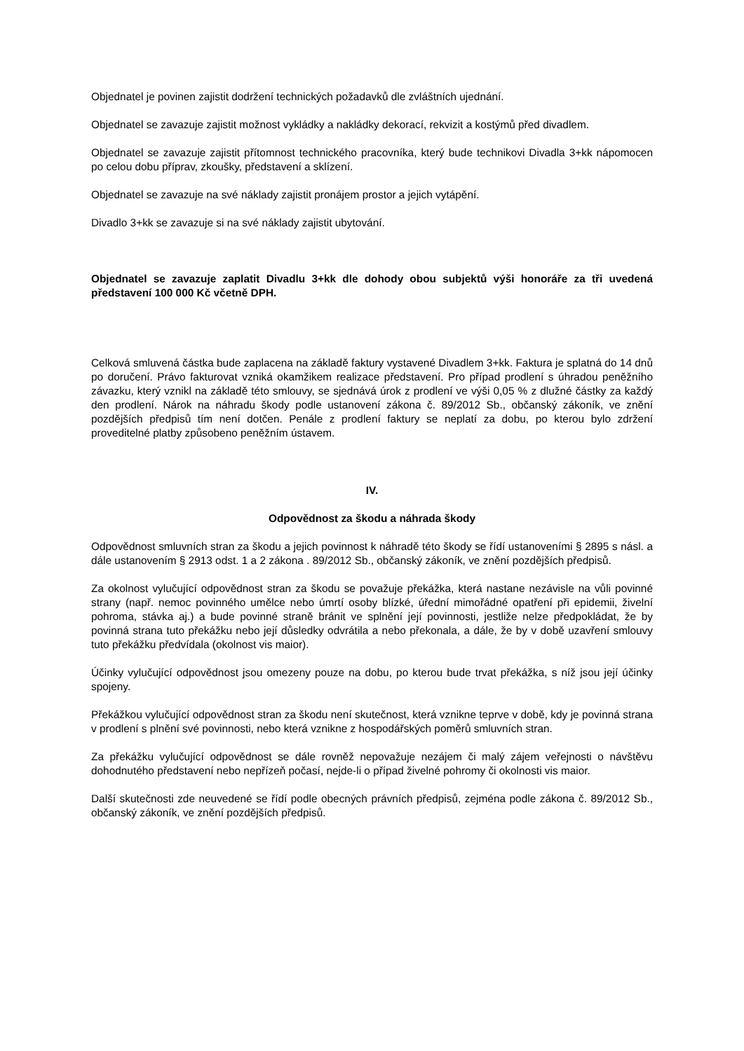Objednatel je povinen zajistit dodržení technických požadavků dle zvláštních ujednání.
Objednatel se zavazuje zajistit možnost vykládky a nakládky dekorací, rekvizit a kostýmů před divadlem.
Objednatel se zavazuje zajistit přítomnost technického pracovníka, který bude technikovi Divadla 3+kk nápomocen po celou dobu příprav, zkoušky, představení a sklízení.
Objednatel se zavazuje na své náklady zajistit pronájem prostor a jejich vytápění.
Divadlo 3+kk se zavazuje si na své náklady zajistit ubytování.
Objednatel se zavazuje zaplatit Divadlu 3+kk dle dohody obou subjektů výši honoráře za tři uvedená představení 100 000 Kč včetně DPH.
Celková smluvená částka bude zaplacena na základě faktury vystavené Divadlem 3+kk. Faktura je splatná do 14 dnů po doručení. Právo fakturovat vzniká okamžikem realizace představení. Pro případ prodlení s úhradou peněžního závazku, který vznikl na základě této smlouvy, se sjednává úrok z prodlení ve výši 0,05 % z dlužné částky za každý den prodlení. Nárok na náhradu škody podle ustanovení zákona č. 89/2012 Sb., občanský zákoník, ve znění pozdějších předpisů tím není dotčen. Penále z prodlení faktury se neplatí za dobu, po kterou bylo zdržení proveditelné platby způsobeno peněžním ústavem.
IV.
Odpovědnost za škodu a náhrada škody
Odpovědnost smluvních stran za škodu a jejich povinnost k náhradě této škody se řídí ustanoveními § 2895 s násl. a dále ustanovením § 2913 odst. 1 a 2 zákona . 89/2012 Sb., občanský zákoník, ve znění pozdějších předpisů.
Za okolnost vylučující odpovědnost stran za škodu se považuje překážka, která nastane nezávisle na vůli povinné strany (např. nemoc povinného umělce nebo úmrtí osoby blízké, úřední mimořádné opatření při epidemii, živelní pohroma, stávka aj.) a bude povinné straně bránit ve splnění její povinnosti, jestliže nelze předpokládat, že by povinná strana tuto překážku nebo její důsledky odvrátila a nebo překonala, a dále, že by v době uzavření smlouvy tuto překážku předvídala (okolnost vis maior).
Účinky vylučující odpovědnost jsou omezeny pouze na dobu, po kterou bude trvat překážka, s níž jsou její účinky spojeny.
Překážkou vylučující odpovědnost stran za škodu není skutečnost, která vznikne teprve v době, kdy je povinná strana v prodlení s plnění své povinnosti, nebo která vznikne z hospodářských poměrů smluvních stran.
Za překážku vylučující odpovědnost se dále rovněž nepovažuje nezájem či malý zájem veřejnosti o návštěvu dohodnutého představení nebo nepřízeň počasí, nejde-li o případ živelné pohromy či okolnosti vis maior.
Další skutečnosti zde neuvedené se řídí podle obecných právních předpisů, zejména podle zákona č. 89/2012 Sb., občanský zákoník, ve znění pozdějších předpisů.